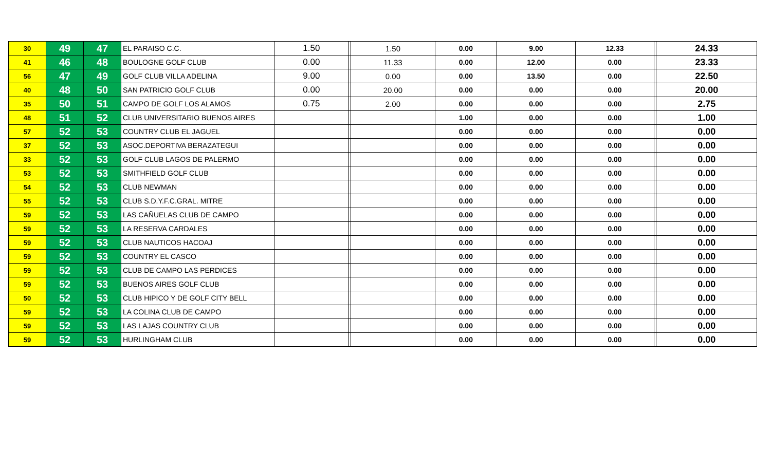| 30 | 49 | 47 | EL PARAISO C.C. | 1.50 | | 1.50 | 0.00 | 9.00 | 12.33 | | 24.33 |
| 41 | 46 | 48 | BOULOGNE GOLF CLUB | 0.00 | | 11.33 | 0.00 | 12.00 | 0.00 | | 23.33 |
| 56 | 47 | 49 | GOLF CLUB VILLA ADELINA | 9.00 | | 0.00 | 0.00 | 13.50 | 0.00 | | 22.50 |
| 40 | 48 | 50 | SAN PATRICIO GOLF CLUB | 0.00 | | 20.00 | 0.00 | 0.00 | 0.00 | | 20.00 |
| 35 | 50 | 51 | CAMPO DE GOLF LOS ALAMOS | 0.75 | | 2.00 | 0.00 | 0.00 | 0.00 | | 2.75 |
| 48 | 51 | 52 | CLUB UNIVERSITARIO BUENOS AIRES | | | | 1.00 | 0.00 | 0.00 | | 1.00 |
| 57 | 52 | 53 | COUNTRY CLUB EL JAGUEL | | | | 0.00 | 0.00 | 0.00 | | 0.00 |
| 37 | 52 | 53 | ASOC.DEPORTIVA BERAZATEGUI | | | | 0.00 | 0.00 | 0.00 | | 0.00 |
| 33 | 52 | 53 | GOLF CLUB LAGOS DE PALERMO | | | | 0.00 | 0.00 | 0.00 | | 0.00 |
| 53 | 52 | 53 | SMITHFIELD GOLF CLUB | | | | 0.00 | 0.00 | 0.00 | | 0.00 |
| 54 | 52 | 53 | CLUB NEWMAN | | | | 0.00 | 0.00 | 0.00 | | 0.00 |
| 55 | 52 | 53 | CLUB S.D.Y.F.C.GRAL. MITRE | | | | 0.00 | 0.00 | 0.00 | | 0.00 |
| 59 | 52 | 53 | LAS CAÑUELAS CLUB DE CAMPO | | | | 0.00 | 0.00 | 0.00 | | 0.00 |
| 59 | 52 | 53 | LA RESERVA CARDALES | | | | 0.00 | 0.00 | 0.00 | | 0.00 |
| 59 | 52 | 53 | CLUB NAUTICOS HACOAJ | | | | 0.00 | 0.00 | 0.00 | | 0.00 |
| 59 | 52 | 53 | COUNTRY EL CASCO | | | | 0.00 | 0.00 | 0.00 | | 0.00 |
| 59 | 52 | 53 | CLUB DE CAMPO LAS PERDICES | | | | 0.00 | 0.00 | 0.00 | | 0.00 |
| 59 | 52 | 53 | BUENOS AIRES GOLF CLUB | | | | 0.00 | 0.00 | 0.00 | | 0.00 |
| 50 | 52 | 53 | CLUB HIPICO Y DE GOLF CITY BELL | | | | 0.00 | 0.00 | 0.00 | | 0.00 |
| 59 | 52 | 53 | LA COLINA CLUB DE CAMPO | | | | 0.00 | 0.00 | 0.00 | | 0.00 |
| 59 | 52 | 53 | LAS LAJAS COUNTRY CLUB | | | | 0.00 | 0.00 | 0.00 | | 0.00 |
| 59 | 52 | 53 | HURLINGHAM CLUB | | | | 0.00 | 0.00 | 0.00 | | 0.00 |